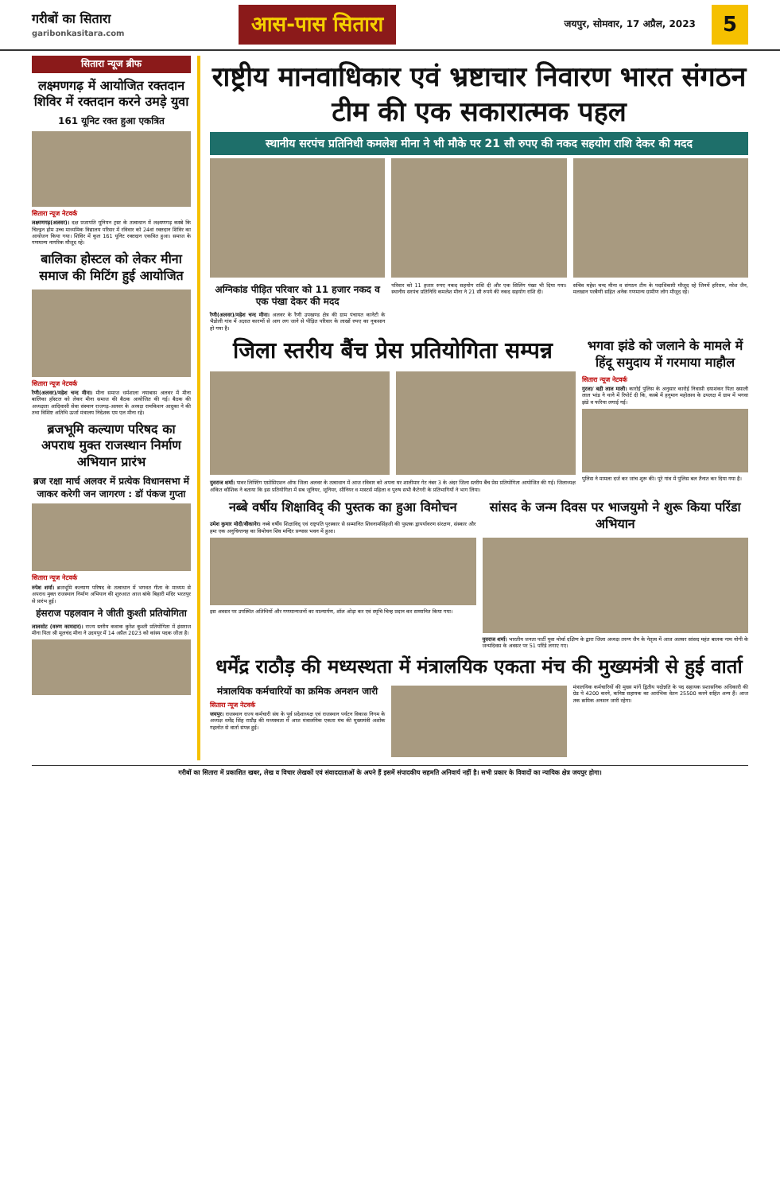गरीबों का सितारा
garibonkasitara.com
आस-पास सितारा
जयपुर, सोमवार, 17 अप्रैल, 2023
5
सितारा न्यूज ब्रीफ
लक्ष्मणगढ़ में आयोजित रक्तदान शिविर में रक्तदान करने उमड़े युवा
161 यूनिट रक्त हुआ एकत्रित
सितारा न्यूज नेटवर्क
लक्ष्मणगढ़(अलवर)। दक्ष प्रजापति यूनियन ट्रस्ट के तत्वाधान में लक्ष्मणगढ़ कस्बे कि चिल्ड्रन होम उच्च माध्यमिक विद्यालय परिसर में रविवार को 24वां रक्तदान शिविर का आयोजन किया गया। शिविर में कुल 161 यूनिट रक्तदान एकत्रित हुआ। समाज के गणमान्य नागरिक मौजूद रहे।
बालिका होस्टल को लेकर मीना समाज की मिटिंग हुई आयोजित
सितारा न्यूज नेटवर्क
रैणी(अलवर)/महेश चन्द मीना। मीना समाज धर्मशाला नयाबास अलवर में मीना बालिका हॉस्टल को लेकर मीना समाज की बैठक आयोजित की गई। बैठक की अध्यक्षता आदिवासी सेवा संस्थान राजगढ़-अलवर के अध्यक्ष रामकिशन आदुका ने की तथा विशिष्ट अतिथि ऊर्जा मंत्रालय निदेशक एम एल मीना रहे।
ब्रजभूमि कल्याण परिषद का अपराध मुक्त राजस्थान निर्माण अभियान प्रारंभ
ब्रज रक्षा मार्च अलवर में प्रत्येक विधानसभा में जाकर करेगी जन जागरण : डॉ पंकज गुप्ता
सितारा न्यूज नेटवर्क
रुपेश शर्मा। ब्रजभूमि कल्याण परिषद के तत्वाधान में भगवत गीता के माध्यम से अपराध मुक्त राजस्थान निर्माण अभियान की शुरुआत आज बांके बिहारी मंदिर भरतपुर से प्रारंभ हुई।
हंसराज पहलवान ने जीती कुश्ती प्रतियोगिता
लालसोट (वरुण कामदार)। राज्य स्तरीय कवाक कुरेश कुश्ती प्रतियोगिता में हंसराज मीना पिता श्री मूलचंद मीना ने उदयपुर में 14 अप्रैल 2023 को कांस्य पदक जीता है।
राष्ट्रीय मानवाधिकार एवं भ्रष्टाचार निवारण भारत संगठन टीम की एक सकारात्मक पहल
स्थानीय सरपंच प्रतिनिधी कमलेश मीना ने भी मौके पर 21 सौ रुपए की नकद सहयोग राशि देकर की मदद
अग्निकांड पीड़ित परिवार को 11 हजार नकद व एक पंखा देकर की मदद
रैणी(अलवर)/महेश चन्द मीना। अलवर के रैणी उपखण्ड क्षेत्र की ग्राम पंचायत कानेटी के भैडोली गांव में अज्ञात कारणों से आग लग जाने से पीड़ित परिवार के लाखों रुपए का नुकसान हो गया है।
परिवार को 11 हजार रुपए नकद सहयोग राशि दी और एक सिलिंग पंखा भी दिया गया। स्थानीय सरपंच प्रतिनिधि कमलेश मीना ने 21 सौ रुपये की नकद सहयोग राशि दी।
सचिव महेश चन्द मीना व संगठन टीम के पदाधिकारी मौजूद रहे जिनमें हरिराम, नरेश जैन, मलखान परबैणी सहित अनेक गणमान्य ग्रामीण लोग मौजूद रहे।
जिला स्तरीय बैंच प्रेस प्रतियोगिता सम्पन्न
युवराज शर्मा। पावर लिफ्टिंग एसोसिएशन ऑफ जिला अलवर के तत्वाधान में आज रविवार को अपना घर शालीमार गेट नंबर 3 के अंदर जिला स्तरीय बैंच प्रेस प्रतियोगिता आयोजित की गई। जिलाध्यक्ष अंकित कौशिक ने बताया कि इस प्रतियोगिता में सब जूनियर, जूनियर, सीनियर व मास्टर्स महिला व पुरुष सभी कैटेगरी के प्रतिभागियों ने भाग लिया।
भगवा झंडे को जलाने के मामले में हिंदू समुदाय में गरमाया माहौल
सितारा न्यूज नेटवर्क
गुरला/ बद्री लाल माली। कारोई पुलिस के अनुसार कारोई निवासी दयाशंकर पिता ख्याली लाल भांड ने थाने में रिपोर्ट दी कि, कस्बे में हनुमान महोत्सव के उपलक्ष में ग्राम में भगवा झंडे व फरिया लगाई गई।
पुलिस ने मामला दर्ज कर जांच शुरू की। पूरे गांव में पुलिस बल तैनात कर दिया गया है।
नब्बे वर्षीय शिक्षाविद् की पुस्तक का हुआ विमोचन
उमेश कुमार मोदी/बीकानेर। नब्बे वर्षीय शिक्षाविद् एवं राष्ट्रपति पुरस्कार से सम्मानित शिवनामसिंहजी की पुस्तक द्वापर्यावरण संरक्षण, संस्कार और हमः एक अनुचिन्तनह का विमोचन शिव मन्दिर प्रन्यास भवन में हुआ।
इस अवसर पर उपस्थित अतिथियों और गणमान्यजनों का माल्यार्पण, शॉल ओढ़ा कर एवं स्मृचि चिन्ह प्रदान कर सम्मानित किया गया।
सांसद के जन्म दिवस पर भाजयुमो ने शुरू किया परिंडा अभियान
युवराज शर्मा। भारतीय जनता पार्टी युवा मोर्चा दक्षिण के द्वारा जिला अध्यक्ष तरुण जैन के नेतृत्व में आज अलवर सांसद महंत बालक नाथ योगी के जन्मदिवस के अवसर पर 51 परिंडे लगाए गए।
धर्मेंद्र राठौड़ की मध्यस्थता में मंत्रालयिक एकता मंच की मुख्यमंत्री से हुई वार्ता
मंत्रालयिक कर्मचारियों का क्रमिक अनशन जारी
सितारा न्यूज नेटवर्क
जयपुर। राजस्थान राज्य कर्मचारी संघ के पूर्व प्रदेशाध्यक्ष एवं राजस्थान पर्यटन विकास निगम के अध्यक्ष धर्मेंद्र सिंह राठौड़ की मध्यस्थता में आज मंत्रालयिक एकता मंच की मुख्यमंत्री अशोक गहलोत से वार्ता संपन्न हुई।
मंत्रालयिक कर्मचारियों की मुख्य मांगें द्वितीय पदोन्नति के पद सहायक प्रशासनिक अधिकारी की ग्रेड पे 4200 करने, कनिष्ठ सहायक का आरंभिक वेतन 25500 करने सहित अन्य हैं। आज तक क्रमिक अनशन जारी रहेगा।
गरीबों का सितारा में प्रकाशित खबर, लेख व विचार लेखकों एवं संवाददाताओं के अपने हैं इसमें संपादकीय सहमति अनिवार्य नहीं है। सभी प्रकार के विवादों का न्यायिक क्षेत्र जयपुर होगा।